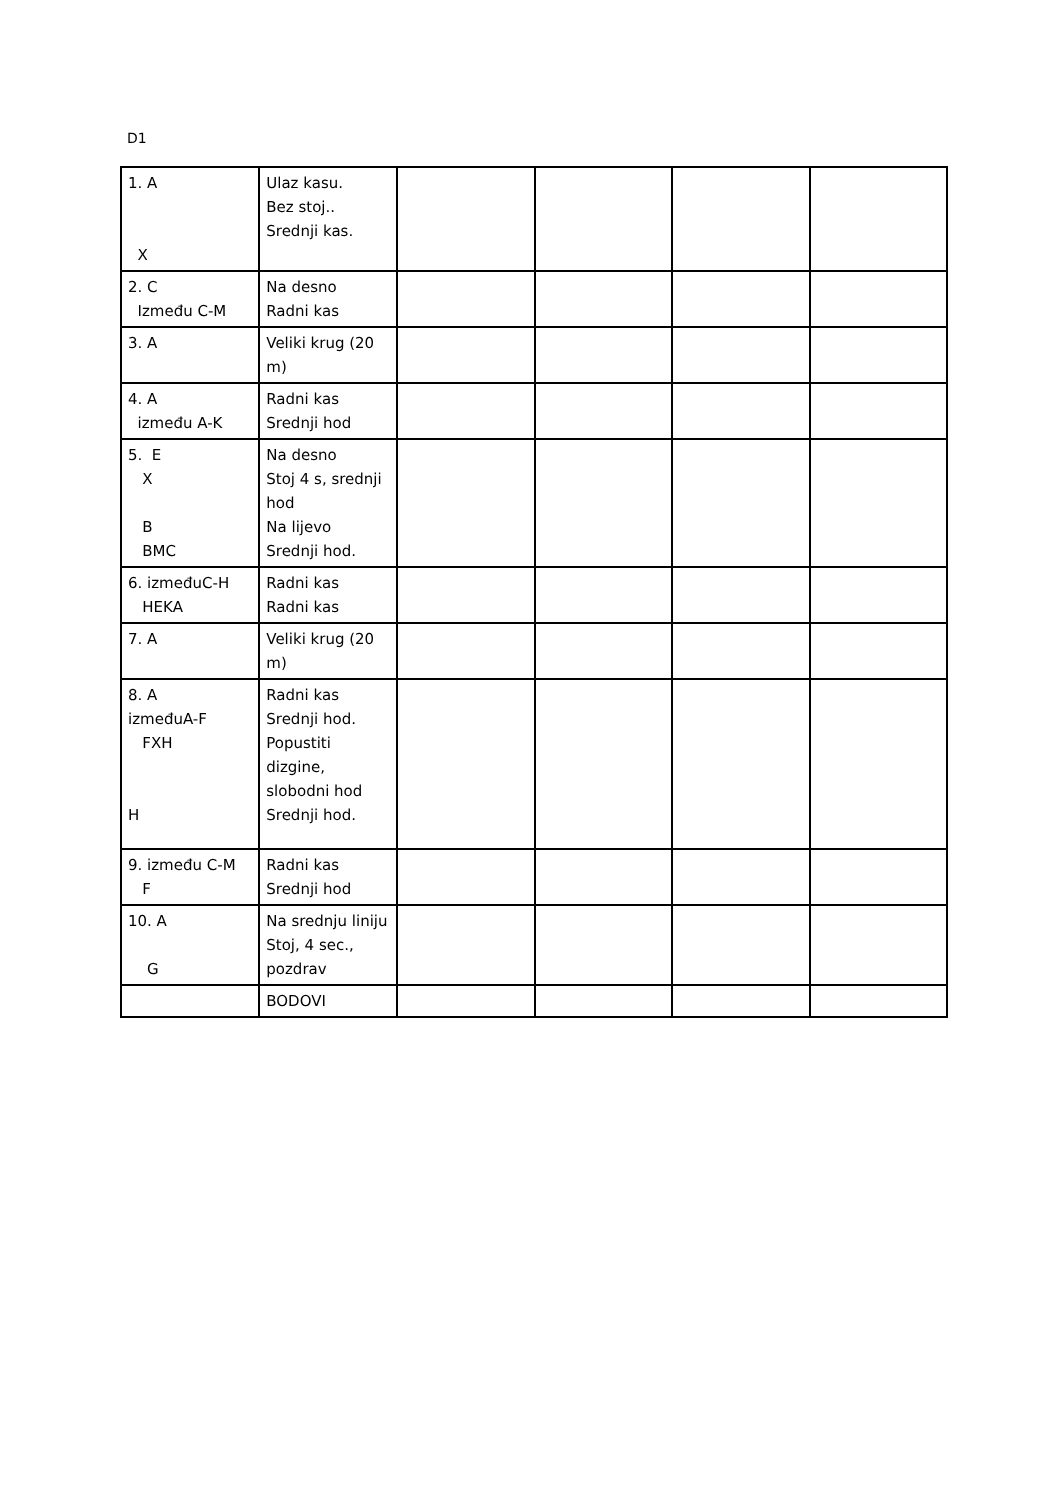D1
| 1. A X | Ulaz kasu. Bez stoj.. Srednji kas. | | | | |
| 2. C Između C-M | Na desno Radni kas | | | | |
| 3. A | Veliki krug (20 m) | | | | |
| 4. A između A-K | Radni kas Srednji hod | | | | |
| 5. E X B BMC | Na desno Stoj 4 s, srednji hod Na lijevo Srednji hod. | | | | |
| 6. izmeđuC-H HEKA | Radni kas Radni kas | | | | |
| 7. A | Veliki krug (20 m) | | | | |
| 8. A izmeđuA-F FXH H | Radni kas Srednji hod. Popustiti dizgine, slobodni hod Srednji hod. | | | | |
| 9. između C-M F | Radni kas Srednji hod | | | | |
| 10. A G | Na srednju liniju Stoj, 4 sec., pozdrav | | | | |
| | BODOVI | | | | |